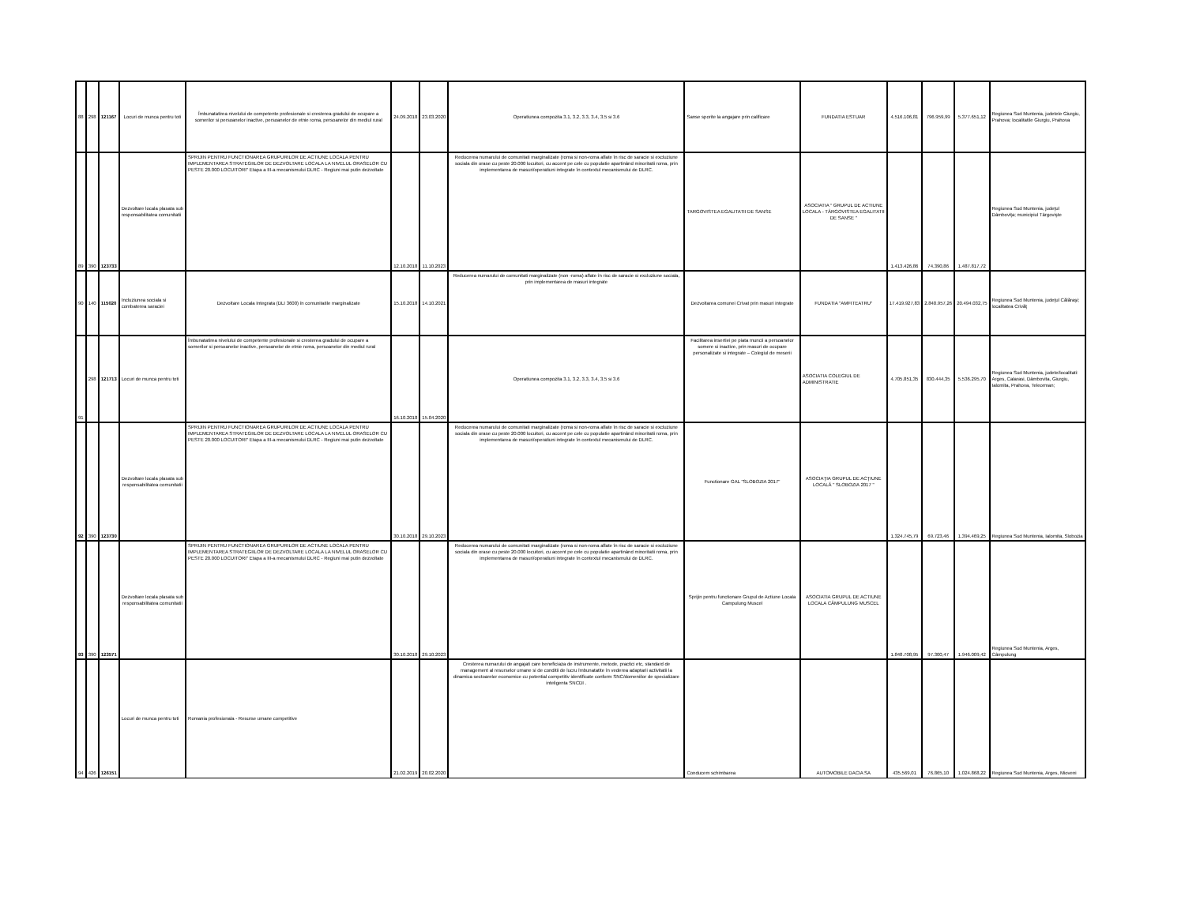| 88 | 298 | 121167 | Locuri de munca pentru toti | Îmbunatatirea nivelului de competente profesionale si cresterea gradului de ocupare a somerilor si persoanelor inactive, persoanelor de etnie roma, persoanelor din mediul rural | 24.09.2018 | 23.03.2020 | Operatiunea compozita 3.1, 3.2, 3.3, 3.4, 3.5 si 3.6 | Sanse sporite la angajare prin calificare | FUNDATIA ESTUAR | 4.516.106,81 | 796.959,99 | 5.377.651,12 | Regiunea Sud Muntenia, judetele Giurgiu, Prahova; localitatile Giurgiu, Prahova |
| 89 | 390 | 123733 | Dezvoltare locala plasata sub responsabilitatea comunitatii | SPRIJIN PENTRU FUNCTIONAREA GRUPURILOR DE ACTIUNE LOCALA PENTRU IMPLEMENTAREA STRATEGIILOR DE DEZVOLTARE LOCALA LA NIVELUL ORASELOR CU PESTE 20.000 LOCUITORI" Etapa a III-a mecanismului DLRC - Regiuni mai putin dezvoltate | 12.10.2018 | 11.10.2023 | Reducerea numarului de comunitati marginalizate (roma si non-roma aflate în risc de saracie si excluziune sociala din orase cu peste 20.000 locuitori, cu accent pe cele cu populatie apartinând minoritatii roma, prin implementarea de masuri/operatiuni integrate în contextul mecanismului de DLRC. | TARGOVISTEA EGALITATII DE SANSE | ASOCIATIA " GRUPUL DE ACTIUNE LOCALA - TÂRGOVISTEA EGALITATII DE SANSE " | 1.413.426,86 | 74.390,86 | 1.487.817,72 | Regiunea Sud Muntenia, judeţul Dâmboviţa; municipiul Târgovişte |
| 90 | 140 | 115020 | Incluziunea sociala si combaterea saraciei | Dezvoltare Locala Integrata (DLI 3600) în comunitatile marginalizate | 15.10.2018 | 14.10.2021 | Reducerea numarului de comunitati marginalizate (non -roma) aflate în risc de saracie si excluziune sociala, prin implementarea de masuri integrate | Dezvoltarea comunei Crivat prin masuri integrate | FUNDATIA "AMFITEATRU" | 17.419.927,83 | 2.840.957,26 | 20.494.032,75 | Regiunea Sud Muntenia, judeţul Călăraşi; localitatea Crivăţ |
| 91 | 298 | 121713 | Locuri de munca pentru toti | Îmbunatatirea nivelului de competente profesionale si cresterea gradului de ocupare a somerilor si persoanelor inactive, persoanelor de etnie roma, persoanelor din mediul rural | 16.10.2018 | 15.04.2020 | Operatiunea compozita 3.1, 3.2, 3.3, 3.4, 3.5 si 3.6 | Facilitarea insertiei pe piata muncii a persoanelor somere si inactive, prin masuri de ocupare personalizate si integrate – Colegiul de meserii | ASOCIATIA COLEGIUL DE ADMINISTRATIE | 4.705.851,35 | 830.444,35 | 5.536.295,70 | Regiunea Sud Muntenia, judete/localitati: Arges, Calarasi, Dâmbovita, Giurgiu, Ialomita, Prahova, Teleorman; |
| 92 | 390 | 123730 | Dezvoltare locala plasata sub responsabilitatea comunitatii | SPRIJIN PENTRU FUNCTIONAREA GRUPURILOR DE ACTIUNE LOCALA PENTRU IMPLEMENTAREA STRATEGIILOR DE DEZVOLTARE LOCALA LA NIVELUL ORASELOR CU PESTE 20.000 LOCUITORI" Etapa a III-a mecanismului DLRC - Regiuni mai putin dezvoltate | 30.10.2018 | 29.10.2023 | Reducerea numarului de comunitati marginalizate (roma si non-roma aflate în risc de saracie si excluziune sociala din orase cu peste 20.000 locuitori, cu accent pe cele cu populatie apartinând minoritatii roma, prin implementarea de masuri/operatiuni integrate în contextul mecanismului de DLRC. | Functionare GAL "SLOBOZIA 2017" | ASOCIAŢIA GRUPUL DE ACŢIUNE LOCALĂ " SLOBOZIA 2017 " | 1.324.745,79 | 69.723,46 | 1.394.469,25 | Regiunea Sud Muntenia, Ialomita, Slobozia |
| 93 | 390 | 123571 | Dezvoltare locala plasata sub responsabilitatea comunitatii | SPRIJIN PENTRU FUNCTIONAREA GRUPURILOR DE ACTIUNE LOCALA PENTRU IMPLEMENTAREA STRATEGIILOR DE DEZVOLTARE LOCALA LA NIVELUL ORASELOR CU PESTE 20.000 LOCUITORI" Etapa a III-a mecanismului DLRC - Regiuni mai putin dezvoltate | 30.10.2018 | 29.10.2023 | Reducerea numarului de comunitati marginalizate (roma si non-roma aflate în risc de saracie si excluziune sociala din orase cu peste 20.000 locuitori, cu accent pe cele cu populatie apartinând minoritatii roma, prin implementarea de masuri/operatiuni integrate în contextul mecanismului de DLRC. | Sprijin pentru functionare Grupul de Actiune Locala Campulung Muscel | ASOCIATIA GRUPUL DE ACTIUNE LOCALA CÂMPULUNG MUSCEL | 1.848.708,95 | 97.300,47 | 1.946.009,42 | Regiunea Sud Muntenia, Arges, Câmpulung |
| 94 | 426 | 126151 | Locuri de munca pentru toti | Romania profesionala - Resurse umane competitive | 21.02.2019 | 20.02.2020 | Cresterea numarului de angajati care beneficiaza de instrumente, metode, practici etc, standard de management al resurselor umane si de conditii de lucru îmbunatatite în vederea adaptarii activitatii la dinamica sectoarelor economice cu potential competitiv identificate conform SNC/domeniilor de specializare inteligenta SNCDI . | Conducem schimbarea | AUTOMOBILE DACIA SA | 435.569,01 | 76.865,10 | 1.024.868,22 | Regiunea Sud Muntenia, Arges, Mioveni |